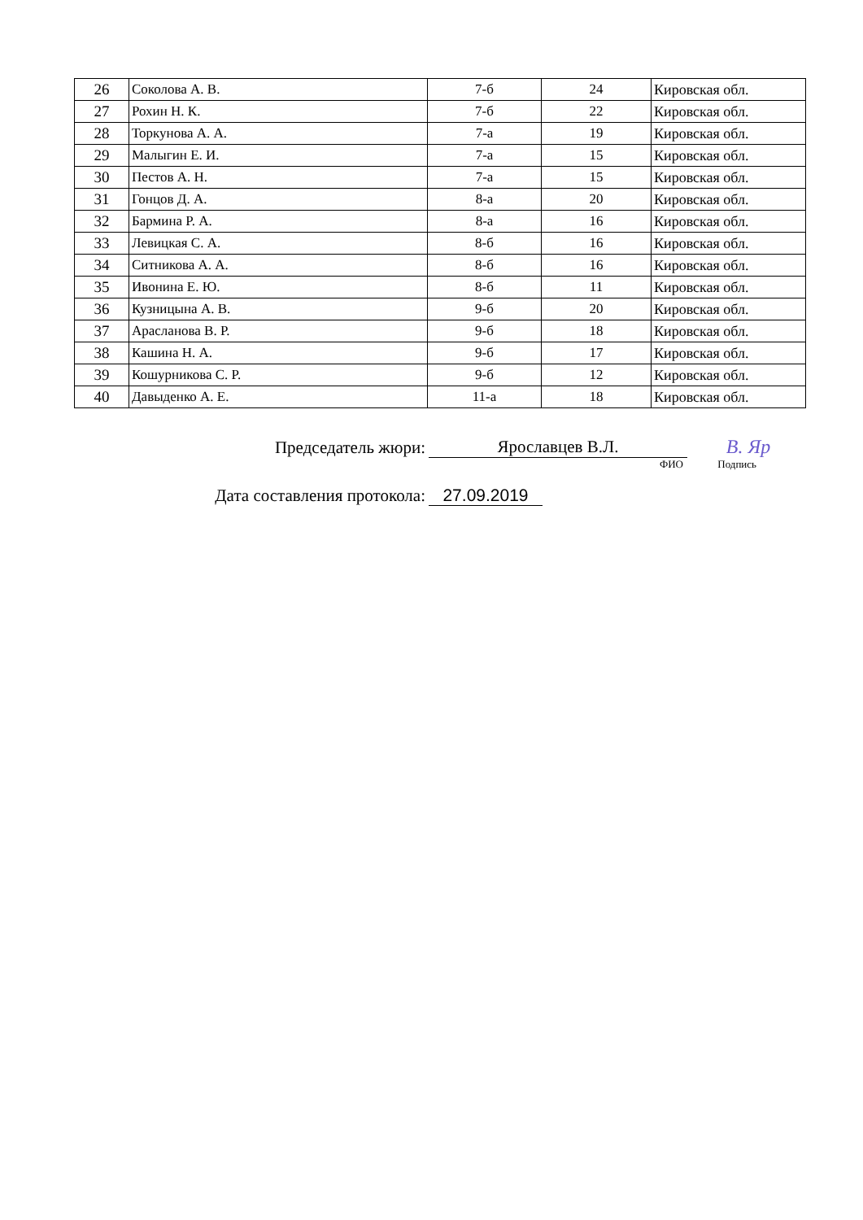| 26 | Соколова А. В. | 7-б | 24 | Кировская обл. |
| 27 | Рохин Н. К. | 7-б | 22 | Кировская обл. |
| 28 | Торкунова А. А. | 7-а | 19 | Кировская обл. |
| 29 | Малыгин Е. И. | 7-а | 15 | Кировская обл. |
| 30 | Пестов А. Н. | 7-а | 15 | Кировская обл. |
| 31 | Гонцов Д. А. | 8-а | 20 | Кировская обл. |
| 32 | Бармина Р. А. | 8-а | 16 | Кировская обл. |
| 33 | Левицкая С. А. | 8-б | 16 | Кировская обл. |
| 34 | Ситникова А. А. | 8-б | 16 | Кировская обл. |
| 35 | Ивонина Е. Ю. | 8-б | 11 | Кировская обл. |
| 36 | Кузницына А. В. | 9-б | 20 | Кировская обл. |
| 37 | Арасланова В. Р. | 9-б | 18 | Кировская обл. |
| 38 | Кашина Н. А. | 9-б | 17 | Кировская обл. |
| 39 | Кошурникова С. Р. | 9-б | 12 | Кировская обл. |
| 40 | Давыденко А. Е. | 11-а | 18 | Кировская обл. |
Председатель жюри:
Ярославцев В.Л.
В. Яр
ФИО
Подпись
Дата составления протокола:
27.09.2019